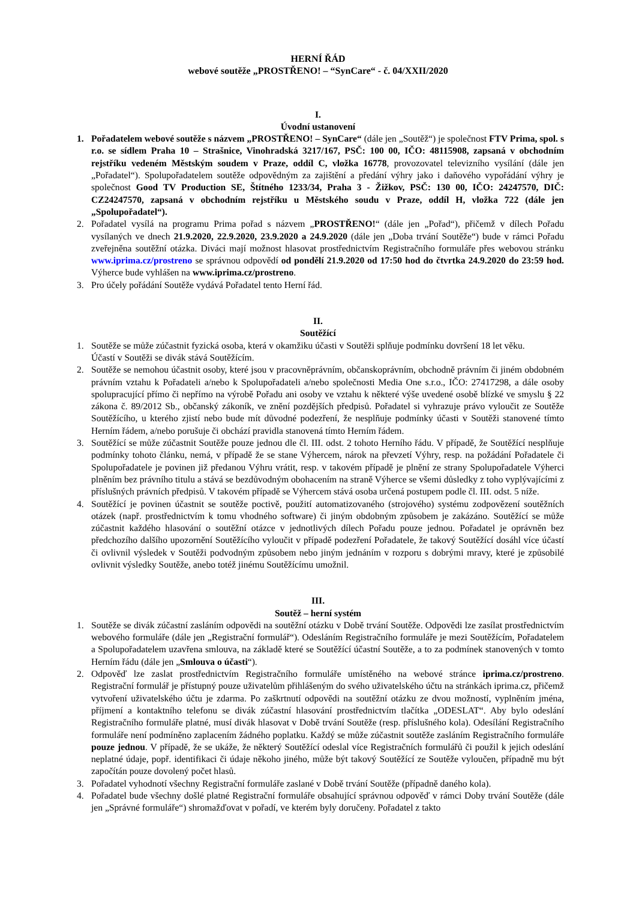HERNÍ ŘÁD
webové soutěže „PROSTŘENO! – “SynCare“ - č. 04/XXII/2020
I.
Úvodní ustanovení
1. Pořadatelem webové soutěže s názvem „PROSTŘENO! – SynCare“ (dále jen „Soutěž“) je společnost FTV Prima, spol. s r.o. se sídlem Praha 10 – Strašnice, Vinohradská 3217/167, PSČ: 100 00, IČO: 48115908, zapsaná v obchodním rejstříku vedeném Městským soudem v Praze, oddíl C, vložka 16778, provozovatel televizního vysílání (dále jen „Pořadatel“). Spolupořadatelem soutěže odpovědným za zajištění a předání výhry jako i daňového vypořádání výhry je společnost Good TV Production SE, Štítného 1233/34, Praha 3 - Žižkov, PSČ: 130 00, IČO: 24247570, DIČ: CZ24247570, zapsaná v obchodním rejstříku u Městského soudu v Praze, oddíl H, vložka 722 (dále jen „Spolupořadatel“).
2. Pořadatel vysílá na programu Prima pořad s názvem „PROSTŘENO!“ (dále jen „Pořad“), přičemž v dílech Pořadu vysílaných ve dnech 21.9.2020, 22.9.2020, 23.9.2020 a 24.9.2020 (dále jen „Doba trvání Soutěže“) bude v rámci Pořadu zveřejněna soutěžní otázka. Diváci mají možnost hlasovat prostřednictvím Registračního formuláře přes webovou stránku www.iprima.cz/prostreno se správnou odpovědí od pondělí 21.9.2020 od 17:50 hod do čtvrtka 24.9.2020 do 23:59 hod. Výherce bude vyhlášen na www.iprima.cz/prostreno.
3. Pro účely pořádání Soutěže vydává Pořadatel tento Herní řád.
II.
Soutěžící
1. Soutěže se může zúčastnit fyzická osoba, která v okamžiku účasti v Soutěži splňuje podmínku dovršení 18 let věku.
Účastí v Soutěži se divák stává Soutěžícím.
2. Soutěže se nemohou účastnit osoby, které jsou v pracovněprávním, občanskoprávním, obchodně právním či jiném obdobném právním vztahu k Pořadateli a/nebo k Spolupořadateli a/nebo společnosti Media One s.r.o., IČO: 27417298, a dále osoby spolupracující přímo či nepřímo na výrobě Pořadu ani osoby ve vztahu k některé výše uvedené osobě blízké ve smyslu § 22 zákona č. 89/2012 Sb., občanský zákoník, ve znění pozdějších předpisů. Pořadatel si vyhrazuje právo vyloučit ze Soutěže Soutěžícího, u kterého zjistí nebo bude mít důvodné podezření, že nesplňuje podmínky účasti v Soutěži stanovené tímto Herním řádem, a/nebo porušuje či obchází pravidla stanovená tímto Herním řádem.
3. Soutěžící se může zúčastnit Soutěže pouze jednou dle čl. III. odst. 2 tohoto Herního řádu. V případě, že Soutěžící nesplňuje podmínky tohoto článku, nemá, v případě že se stane Výhercem, nárok na převzetí Výhry, resp. na požádání Pořadatele či Spolupořadatele je povinen již předanou Výhru vrátit, resp. v takovém případě je plnění ze strany Spolupořadatele Výherci plněním bez právního titulu a stává se bezdůvodným obohacením na straně Výherce se všemi důsledky z toho vyplývajícími z příslušných právních předpisů. V takovém případě se Výhercem stává osoba určená postupem podle čl. III. odst. 5 níže.
4. Soutěžící je povinen účastnit se soutěže poctivě, použití automatizovaného (strojového) systému zodpovězení soutěžních otázek (např. prostřednictvím k tomu vhodného software) či jiným obdobným způsobem je zakázáno. Soutěžící se může zúčastnit každého hlasování o soutěžní otázce v jednotlivých dílech Pořadu pouze jednou. Pořadatel je oprávněn bez předchozího dalšího upozornění Soutěžícího vyloučit v případě podezření Pořadatele, že takový Soutěžící dosáhl více účastí či ovlivnil výsledek v Soutěži podvodným způsobem nebo jiným jednáním v rozporu s dobrými mravy, které je způsobilé ovlivnit výsledky Soutěže, anebo totéž jinému Soutěžícímu umožnil.
III.
Soutěž – herní systém
1. Soutěže se divák zúčastní zasláním odpovědi na soutěžní otázku v Době trvání Soutěže. Odpovědi lze zasílat prostřednictvím webového formuláře (dále jen „Registrační formulář“). Odesláním Registračního formuláře je mezi Soutěžícím, Pořadatelem a Spolupořadatelem uzavřena smlouva, na základě které se Soutěžící účastní Soutěže, a to za podmínek stanovených v tomto Herním řádu (dále jen „Smlouva o účasti“).
2. Odpověď lze zaslat prostřednictvím Registračního formuláře umístěného na webové stránce iprima.cz/prostreno. Registrační formulář je přístupný pouze uživatelům přihlášeným do svého uživatelského účtu na stránkách iprima.cz, přičemž vytvoření uživatelského účtu je zdarma. Po zaškrtnutí odpovědi na soutěžní otázku ze dvou možností, vyplněním jména, příjmení a kontaktního telefonu se divák zúčastní hlasování prostřednictvím tlačítka „ODESLAT“. Aby bylo odeslání Registračního formuláře platné, musí divák hlasovat v Době trvání Soutěže (resp. příslušného kola). Odesílání Registračního formuláře není podmíněno zaplacením žádného poplatku. Každý se může zúčastnit soutěže zasláním Registračního formuláře pouze jednou. V případě, že se ukáže, že některý Soutěžící odeslal více Registračních formulářů či použil k jejich odeslání neplatné údaje, popř. identifikaci či údaje někoho jiného, může být takový Soutěžící ze Soutěže vyloučen, případně mu být započítán pouze dovolený počet hlasů.
3. Pořadatel vyhodnotí všechny Registrační formuláře zaslané v Době trvání Soutěže (případně daného kola).
4. Pořadatel bude všechny došlé platné Registrační formuláře obsahující správnou odpověď v rámci Doby trvání Soutěže (dále jen „Správné formuláře“) shromažďovat v pořadí, ve kterém byly doručeny. Pořadatel z takto